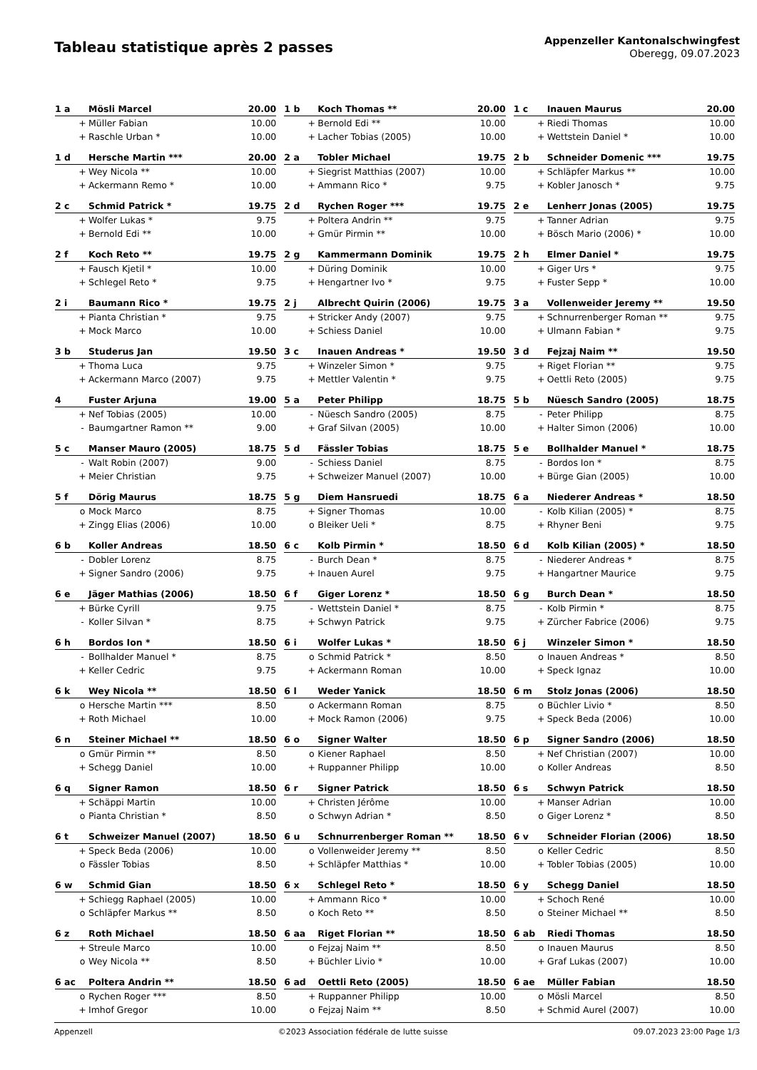Tableau statistique après 2 passes
Appenzeller Kantonalschwingfest
Oberegg, 09.07.2023
| 1 a | | Mösli Marcel | 20.00 |
| | + | Müller Fabian | 10.00 |
| | + | Raschle Urban * | 10.00 |
| 1 b | | Koch Thomas ** | 20.00 |
| | + | Bernold Edi ** | 10.00 |
| | + | Lacher Tobias (2005) | 10.00 |
| 1 c | | Inauen Maurus | 20.00 |
| | + | Riedi Thomas | 10.00 |
| | + | Wettstein Daniel * | 10.00 |
| 1 d | | Hersche Martin *** | 20.00 |
| | + | Wey Nicola ** | 10.00 |
| | + | Ackermann Remo * | 10.00 |
| 2 a | | Tobler Michael | 19.75 |
| | + | Siegrist Matthias (2007) | 10.00 |
| | + | Ammann Rico * | 9.75 |
| 2 b | | Schneider Domenic *** | 19.75 |
| | + | Schläpfer Markus ** | 10.00 |
| | + | Kobler Janosch * | 9.75 |
| 2 c | | Schmid Patrick * | 19.75 |
| | + | Wolfer Lukas * | 9.75 |
| | + | Bernold Edi ** | 10.00 |
| 2 d | | Rychen Roger *** | 19.75 |
| | + | Poltera Andrin ** | 9.75 |
| | + | Gmür Pirmin ** | 10.00 |
| 2 e | | Lenherr Jonas (2005) | 19.75 |
| | + | Tanner Adrian | 9.75 |
| | + | Bösch Mario (2006) * | 10.00 |
| 2 f | | Koch Reto ** | 19.75 |
| | + | Fausch Kjetil * | 10.00 |
| | + | Schlegel Reto * | 9.75 |
| 2 g | | Kammermann Dominik | 19.75 |
| | + | Düring Dominik | 10.00 |
| | + | Hengartner Ivo * | 9.75 |
| 2 h | | Elmer Daniel * | 19.75 |
| | + | Giger Urs * | 9.75 |
| | + | Fuster Sepp * | 10.00 |
| 2 i | | Baumann Rico * | 19.75 |
| | + | Pianta Christian * | 9.75 |
| | + | Mock Marco | 10.00 |
| 2 j | | Albrecht Quirin (2006) | 19.75 |
| | + | Stricker Andy (2007) | 9.75 |
| | + | Schiess Daniel | 10.00 |
| 3 a | | Vollenweider Jeremy ** | 19.50 |
| | + | Schnurrenberger Roman ** | 9.75 |
| | + | Ulmann Fabian * | 9.75 |
| 3 b | | Studerus Jan | 19.50 |
| | + | Thoma Luca | 9.75 |
| | + | Ackermann Marco (2007) | 9.75 |
| 3 c | | Inauen Andreas * | 19.50 |
| | + | Winzeler Simon * | 9.75 |
| | + | Mettler Valentin * | 9.75 |
| 3 d | | Fejzaj Naim ** | 19.50 |
| | + | Riget Florian ** | 9.75 |
| | + | Oettli Reto (2005) | 9.75 |
| 4 | | Fuster Arjuna | 19.00 |
| | + | Nef Tobias (2005) | 10.00 |
| | - | Baumgartner Ramon ** | 9.00 |
| 5 a | | Peter Philipp | 18.75 |
| | - | Nüesch Sandro (2005) | 8.75 |
| | + | Graf Silvan (2005) | 10.00 |
| 5 b | | Nüesch Sandro (2005) | 18.75 |
| | - | Peter Philipp | 8.75 |
| | + | Halter Simon (2006) | 10.00 |
| 5 c | | Manser Mauro (2005) | 18.75 |
| | - | Walt Robin (2007) | 9.00 |
| | + | Meier Christian | 9.75 |
| 5 d | | Fässler Tobias | 18.75 |
| | - | Schiess Daniel | 8.75 |
| | + | Schweizer Manuel (2007) | 10.00 |
| 5 e | | Bollhalder Manuel * | 18.75 |
| | - | Bordos Ion * | 8.75 |
| | + | Bürge Gian (2005) | 10.00 |
| 5 f | | Dörig Maurus | 18.75 |
| | o | Mock Marco | 8.75 |
| | + | Zingg Elias (2006) | 10.00 |
| 5 g | | Diem Hansruedi | 18.75 |
| | + | Signer Thomas | 10.00 |
| | o | Bleiker Ueli * | 8.75 |
| 6 a | | Niederer Andreas * | 18.50 |
| | - | Kolb Kilian (2005) * | 8.75 |
| | + | Rhyner Beni | 9.75 |
| 6 b | | Koller Andreas | 18.50 |
| | - | Dobler Lorenz | 8.75 |
| | + | Signer Sandro (2006) | 9.75 |
| 6 c | | Kolb Pirmin * | 18.50 |
| | - | Burch Dean * | 8.75 |
| | + | Inauen Aurel | 9.75 |
| 6 d | | Kolb Kilian (2005) * | 18.50 |
| | - | Niederer Andreas * | 8.75 |
| | + | Hangartner Maurice | 9.75 |
| 6 e | | Jäger Mathias (2006) | 18.50 |
| | + | Bürke Cyrill | 9.75 |
| | - | Koller Silvan * | 8.75 |
| 6 f | | Giger Lorenz * | 18.50 |
| | - | Wettstein Daniel * | 8.75 |
| | + | Schwyn Patrick | 9.75 |
| 6 g | | Burch Dean * | 18.50 |
| | - | Kolb Pirmin * | 8.75 |
| | + | Zürcher Fabrice (2006) | 9.75 |
| 6 h | | Bordos Ion * | 18.50 |
| | - | Bollhalder Manuel * | 8.75 |
| | + | Keller Cedric | 9.75 |
| 6 i | | Wolfer Lukas * | 18.50 |
| | o | Schmid Patrick * | 8.50 |
| | + | Ackermann Roman | 10.00 |
| 6 j | | Winzeler Simon * | 18.50 |
| | o | Inauen Andreas * | 8.50 |
| | + | Speck Ignaz | 10.00 |
| 6 k | | Wey Nicola ** | 18.50 |
| | o | Hersche Martin *** | 8.50 |
| | + | Roth Michael | 10.00 |
| 6 l | | Weder Yanick | 18.50 |
| | o | Ackermann Roman | 8.75 |
| | + | Mock Ramon (2006) | 9.75 |
| 6 m | | Stolz Jonas (2006) | 18.50 |
| | o | Büchler Livio * | 8.50 |
| | + | Speck Beda (2006) | 10.00 |
| 6 n | | Steiner Michael ** | 18.50 |
| | o | Gmür Pirmin ** | 8.50 |
| | + | Schegg Daniel | 10.00 |
| 6 o | | Signer Walter | 18.50 |
| | o | Kiener Raphael | 8.50 |
| | + | Ruppanner Philipp | 10.00 |
| 6 p | | Signer Sandro (2006) | 18.50 |
| | + | Nef Christian (2007) | 10.00 |
| | o | Koller Andreas | 8.50 |
| 6 q | | Signer Ramon | 18.50 |
| | + | Schäppi Martin | 10.00 |
| | o | Pianta Christian * | 8.50 |
| 6 r | | Signer Patrick | 18.50 |
| | + | Christen Jérôme | 10.00 |
| | o | Schwyn Adrian * | 8.50 |
| 6 s | | Schwyn Patrick | 18.50 |
| | + | Manser Adrian | 10.00 |
| | o | Giger Lorenz * | 8.50 |
| 6 t | | Schweizer Manuel (2007) | 18.50 |
| | + | Speck Beda (2006) | 10.00 |
| | o | Fässler Tobias | 8.50 |
| 6 u | | Schnurrenberger Roman ** | 18.50 |
| | o | Vollenweider Jeremy ** | 8.50 |
| | + | Schläpfer Matthias * | 10.00 |
| 6 v | | Schneider Florian (2006) | 18.50 |
| | o | Keller Cedric | 8.50 |
| | + | Tobler Tobias (2005) | 10.00 |
| 6 w | | Schmid Gian | 18.50 |
| | + | Schiegg Raphael (2005) | 10.00 |
| | o | Schläpfer Markus ** | 8.50 |
| 6 x | | Schlegel Reto * | 18.50 |
| | + | Ammann Rico * | 10.00 |
| | o | Koch Reto ** | 8.50 |
| 6 y | | Schegg Daniel | 18.50 |
| | + | Schoch René | 10.00 |
| | o | Steiner Michael ** | 8.50 |
| 6 z | | Roth Michael | 18.50 |
| | + | Streule Marco | 10.00 |
| | o | Wey Nicola ** | 8.50 |
| 6 aa | | Riget Florian ** | 18.50 |
| | o | Fejzaj Naim ** | 8.50 |
| | + | Büchler Livio * | 10.00 |
| 6 ab | | Riedi Thomas | 18.50 |
| | o | Inauen Maurus | 8.50 |
| | + | Graf Lukas (2007) | 10.00 |
| 6 ac | | Poltera Andrin ** | 18.50 |
| | o | Rychen Roger *** | 8.50 |
| | + | Imhof Gregor | 10.00 |
| 6 ad | | Oettli Reto (2005) | 18.50 |
| | + | Ruppanner Philipp | 10.00 |
| | o | Fejzaj Naim ** | 8.50 |
| 6 ae | | Müller Fabian | 18.50 |
| | o | Mösli Marcel | 8.50 |
| | + | Schmid Aurel (2007) | 10.00 |
Appenzell ©2023 Association fédérale de lutte suisse 09.07.2023 23:00 Page 1/3